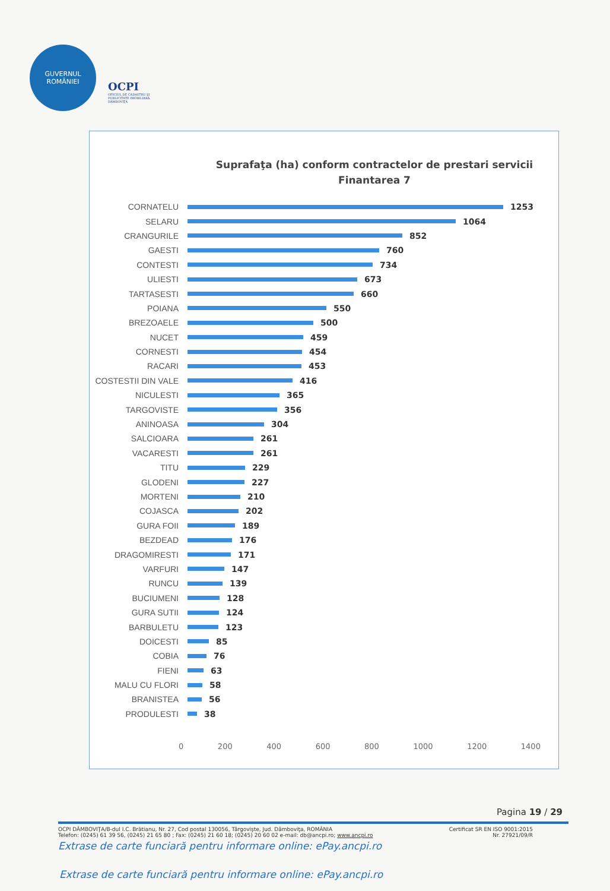GUVERNUL
ROMÂNIEI
OCPI
OFICIUL DE CADASTRU ŞI PUBLICITATE IMOBILIARĂ DÂMBOVIŢA
Suprafaţa (ha) conform contractelor de prestari servicii
Finantarea 7
CORNATELU 1253
SELARU 1064
CRANGURILE 852
GAESTI 760
CONTESTI 734
ULIESTI 673
TARTASESTI 660
POIANA 550
BREZOAELE 500
NUCET 459
CORNESTI 454
RACARI 453
COSTESTII DIN VALE 416
NICULESTI 365
TARGOVISTE 356
ANINOASA 304
SALCIOARA 261
VACARESTI 261
TITU 229
GLODENI 227
MORTENI 210
COJASCA 202
GURA FOII 189
BEZDEAD 176
DRAGOMIRESTI 171
VARFURI 147
RUNCU 139
BUCIUMENI 128
GURA SUTII 124
BARBULETU 123
DOICESTI 85
COBIA 76
FIENI 63
MALU CU FLORI 58
BRANISTEA 56
PRODULESTI 38
0 200 400 600 800 1000 1200 1400
Pagina 19 / 29
Certificat SR EN ISO 9001:2015
Nr. 27921/09/R
OCPI DÂMBOVIŢA/B-dul I.C. Brătianu, Nr. 27, Cod postal 130056, Târgovişte, Jud. Dâmboviţa, ROMÂNIA
Telefon: (0245) 61 39 56, (0245) 21 65 80 ; Fax: (0245) 21 60 18; (0245) 20 60 02 e-mail: db@ancpi.ro; www.ancpi.ro
Extrase de carte funciară pentru informare online: ePay.ancpi.ro
Extrase de carte funciară pentru informare online: ePay.ancpi.ro